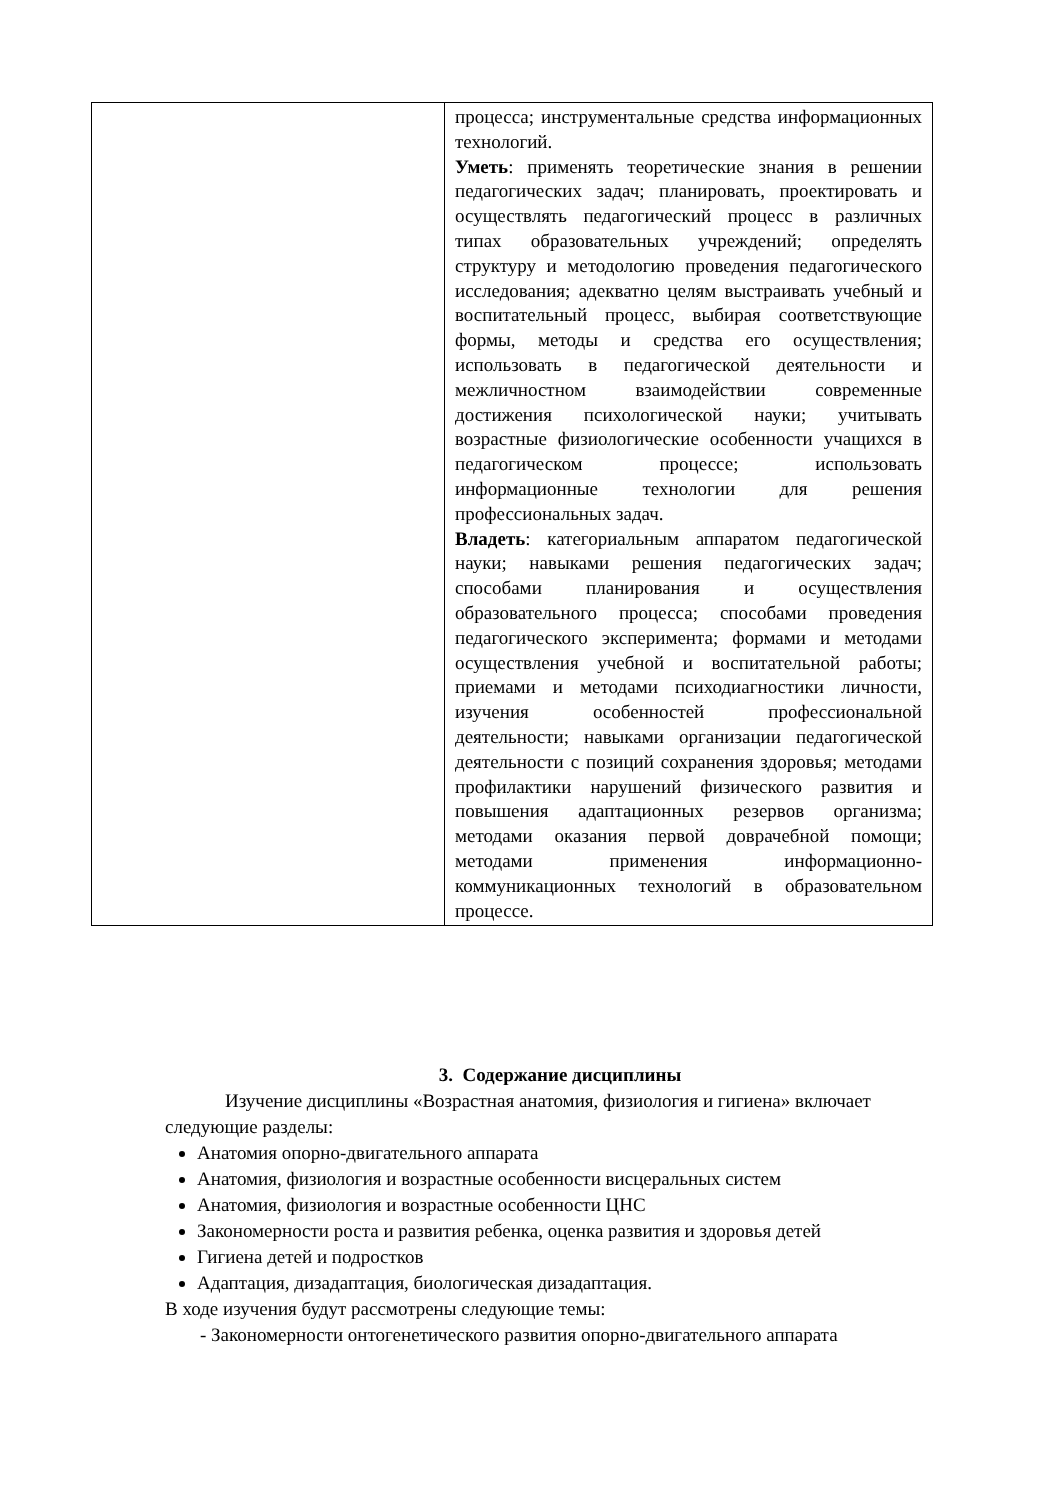| | процесса; инструментальные средства информационных технологий. Уметь : применять теоретические знания в решении педагогических задач; планировать, проектировать и осуществлять педагогический процесс в различных типах образовательных учреждений; определять структуру и методологию проведения педагогического исследования; адекватно целям выстраивать учебный и воспитательный процесс, выбирая соответствующие формы, методы и средства его осуществления; использовать в педагогической деятельности и межличностном взаимодействии современные достижения психологической науки; учитывать возрастные физиологические особенности учащихся в педагогическом процессе; использовать информационные технологии для решения профессиональных задач. Владеть : категориальным аппаратом педагогической науки; навыками решения педагогических задач; способами планирования и осуществления образовательного процесса; способами проведения педагогического эксперимента; формами и методами осуществления учебной и воспитательной работы; приемами и методами психодиагностики личности, изучения особенностей профессиональной деятельности; навыками организации педагогической деятельности с позиций сохранения здоровья; методами профилактики нарушений физического развития и повышения адаптационных резервов организма; методами оказания первой доврачебной помощи; методами применения информационно-коммуникационных технологий в образовательном процессе. |
3. Содержание дисциплины
Изучение дисциплины «Возрастная анатомия, физиология и гигиена» включает следующие разделы:
Анатомия опорно-двигательного аппарата
Анатомия, физиология и возрастные особенности висцеральных систем
Анатомия, физиология и возрастные особенности ЦНС
Закономерности роста и развития ребенка, оценка развития и здоровья детей
Гигиена детей и подростков
Адаптация, дизадаптация, биологическая дизадаптация.
В ходе изучения будут рассмотрены следующие темы:
- Закономерности онтогенетического развития опорно-двигательного аппарата